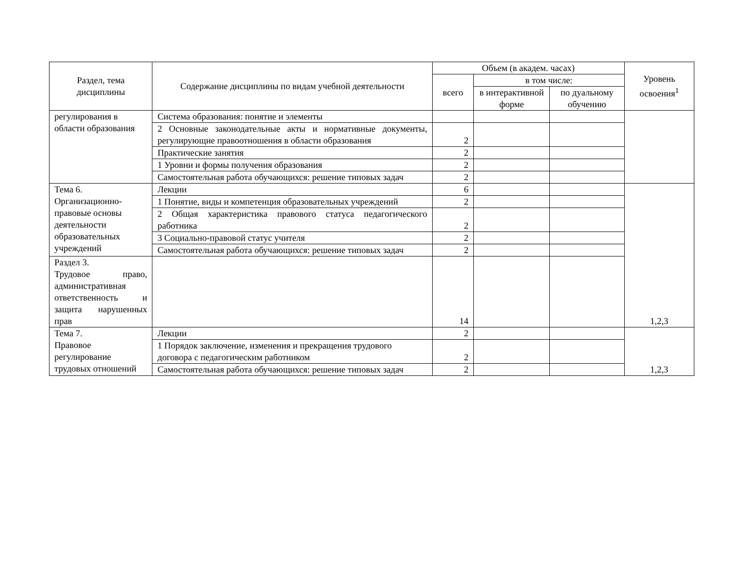| Раздел, тема дисциплины | Содержание дисциплины по видам учебной деятельности | Объем (в академ. часах) | | | Уровень освоения<sup>1</sup> |
| --- | --- | --- | --- | --- | --- |
| | | всего | в том числе: | | |
| | | | в интерактивной форме | по дуальному обучению | |
| регулирования в области образования | Система образования: понятие и элементы | | | | |
| | 2 Основные законодательные акты и нормативные документы, регулирующие правоотношения в области образования | 2 | | | |
| | Практические занятия | 2 | | | |
| | 1 Уровни и формы получения образования | 2 | | | |
| | Самостоятельная работа обучающихся: решение типовых задач | 2 | | | |
| Тема 6. Организационно-правовые основы деятельности образовательных учреждений | Лекции | 6 | | | 1,2,3 |
| | 1 Понятие, виды и компетенция образовательных учреждений | 2 | | | |
| | 2 Общая характеристика правового статуса педагогического работника | 2 | | | |
| | 3 Социально-правовой статус учителя | 2 | | | |
| | Самостоятельная работа обучающихся: решение типовых задач | 2 | | | |
| Раздел 3. Трудовое право, административная ответственность и защита нарушенных прав | | 14 | | | |
| Тема 7. Правовое регулирование трудовых отношений | Лекции | 2 | | | 1,2,3 |
| | 1 Порядок заключение, изменения и прекращения трудового договора с педагогическим работником | 2 | | | |
| | Самостоятельная работа обучающихся: решение типовых задач | 2 | | | |